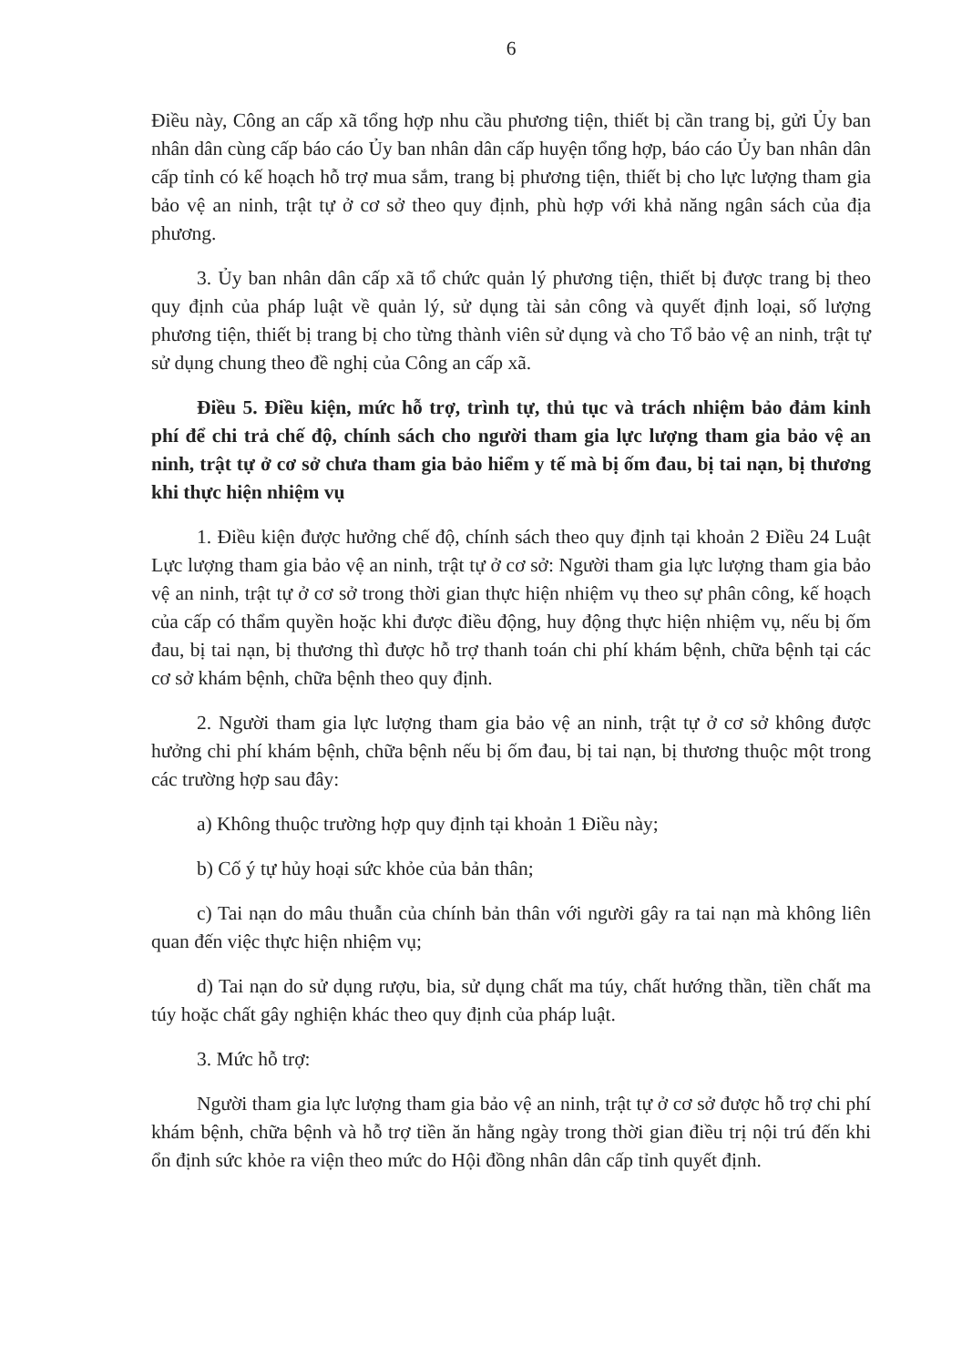6
Điều này, Công an cấp xã tổng hợp nhu cầu phương tiện, thiết bị cần trang bị, gửi Ủy ban nhân dân cùng cấp báo cáo Ủy ban nhân dân cấp huyện tổng hợp, báo cáo Ủy ban nhân dân cấp tỉnh có kế hoạch hỗ trợ mua sắm, trang bị phương tiện, thiết bị cho lực lượng tham gia bảo vệ an ninh, trật tự ở cơ sở theo quy định, phù hợp với khả năng ngân sách của địa phương.
3. Ủy ban nhân dân cấp xã tổ chức quản lý phương tiện, thiết bị được trang bị theo quy định của pháp luật về quản lý, sử dụng tài sản công và quyết định loại, số lượng phương tiện, thiết bị trang bị cho từng thành viên sử dụng và cho Tổ bảo vệ an ninh, trật tự sử dụng chung theo đề nghị của Công an cấp xã.
Điều 5. Điều kiện, mức hỗ trợ, trình tự, thủ tục và trách nhiệm bảo đảm kinh phí để chi trả chế độ, chính sách cho người tham gia lực lượng tham gia bảo vệ an ninh, trật tự ở cơ sở chưa tham gia bảo hiểm y tế mà bị ốm đau, bị tai nạn, bị thương khi thực hiện nhiệm vụ
1. Điều kiện được hưởng chế độ, chính sách theo quy định tại khoản 2 Điều 24 Luật Lực lượng tham gia bảo vệ an ninh, trật tự ở cơ sở: Người tham gia lực lượng tham gia bảo vệ an ninh, trật tự ở cơ sở trong thời gian thực hiện nhiệm vụ theo sự phân công, kế hoạch của cấp có thẩm quyền hoặc khi được điều động, huy động thực hiện nhiệm vụ, nếu bị ốm đau, bị tai nạn, bị thương thì được hỗ trợ thanh toán chi phí khám bệnh, chữa bệnh tại các cơ sở khám bệnh, chữa bệnh theo quy định.
2. Người tham gia lực lượng tham gia bảo vệ an ninh, trật tự ở cơ sở không được hưởng chi phí khám bệnh, chữa bệnh nếu bị ốm đau, bị tai nạn, bị thương thuộc một trong các trường hợp sau đây:
a) Không thuộc trường hợp quy định tại khoản 1 Điều này;
b) Cố ý tự hủy hoại sức khỏe của bản thân;
c) Tai nạn do mâu thuẫn của chính bản thân với người gây ra tai nạn mà không liên quan đến việc thực hiện nhiệm vụ;
d) Tai nạn do sử dụng rượu, bia, sử dụng chất ma túy, chất hướng thần, tiền chất ma túy hoặc chất gây nghiện khác theo quy định của pháp luật.
3. Mức hỗ trợ:
Người tham gia lực lượng tham gia bảo vệ an ninh, trật tự ở cơ sở được hỗ trợ chi phí khám bệnh, chữa bệnh và hỗ trợ tiền ăn hằng ngày trong thời gian điều trị nội trú đến khi ổn định sức khỏe ra viện theo mức do Hội đồng nhân dân cấp tỉnh quyết định.